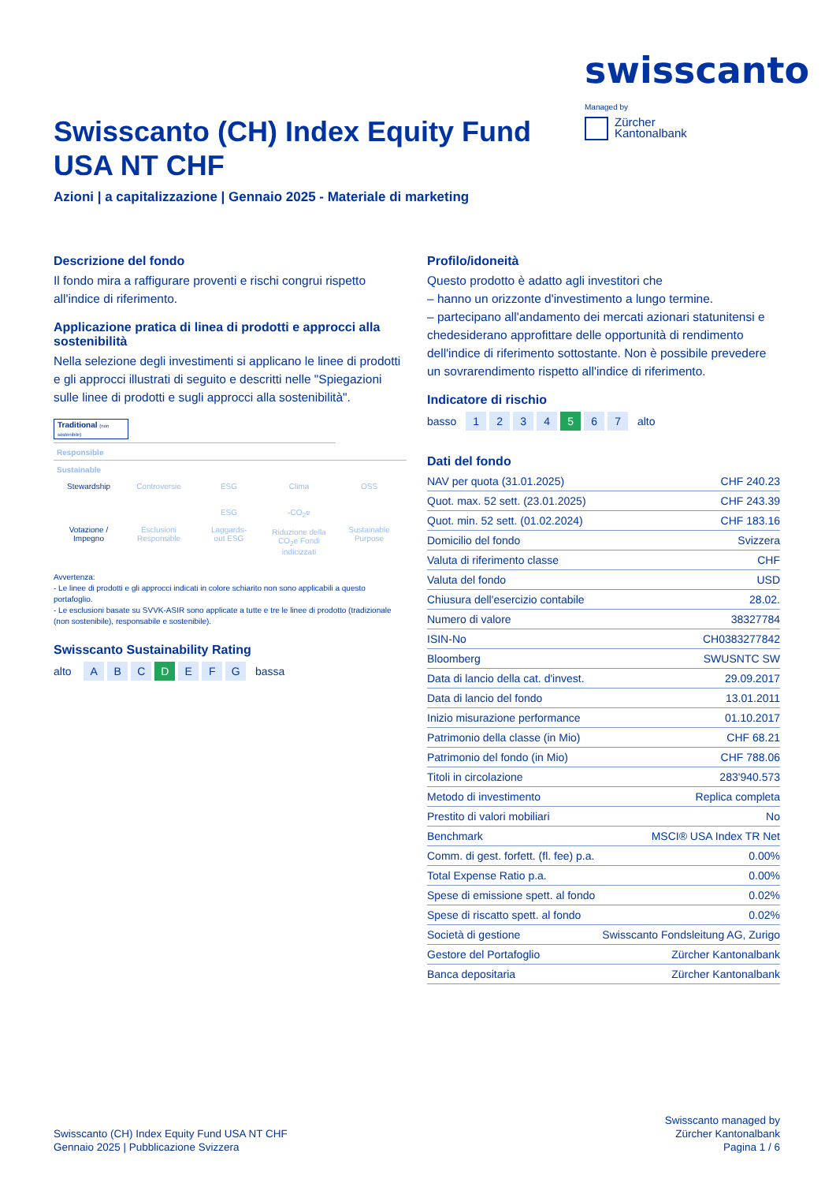swisscanto
Managed by
Zürcher
Kantonalbank
Swisscanto (CH) Index Equity Fund USA NT CHF
Azioni | a capitalizzazione | Gennaio 2025 - Materiale di marketing
Descrizione del fondo
Il fondo mira a raffigurare proventi e rischi congrui rispetto all'indice di riferimento.
Applicazione pratica di linea di prodotti e approcci alla sostenibilità
Nella selezione degli investimenti si applicano le linee di prodotti e gli approcci illustrati di seguito e descritti nelle "Spiegazioni sulle linee di prodotti e sugli approcci alla sostenibilità".
Traditional (non sostenibile)
Responsible
Sustainable
Stewardship
Votazione /
Impegno
Controversie
Esclusioni
Responsible
ESG
ESG
Laggards-
out ESG
Clima
-CO<sub>2</sub>e
Riduzione della
CO<sub>2</sub>e Fondi
indicizzati
OSS
Sustainable
Purpose
Avvertenza:
- Le linee di prodotti e gli approcci indicati in colore schiarito non sono applicabili a questo portafoglio.
- Le esclusioni basate su SVVK-ASIR sono applicate a tutte e tre le linee di prodotto (tradizionale (non sostenibile), responsabile e sostenibile).
Swisscanto Sustainability Rating
alto A B C D E F G bassa
Profilo/idoneità
Questo prodotto è adatto agli investitori che
– hanno un orizzonte d'investimento a lungo termine.
– partecipano all'andamento dei mercati azionari statunitensi e chedesiderano approfittare delle opportunità di rendimento dell'indice di riferimento sottostante. Non è possibile prevedere un sovrarendimento rispetto all'indice di riferimento.
Indicatore di rischio
basso 1 2 3 4 5 6 7 alto
Dati del fondo
| NAV per quota (31.01.2025) | CHF 240.23 |
| Quot. max. 52 sett. (23.01.2025) | CHF 243.39 |
| Quot. min. 52 sett. (01.02.2024) | CHF 183.16 |
| Domicilio del fondo | Svizzera |
| Valuta di riferimento classe | CHF |
| Valuta del fondo | USD |
| Chiusura dell'esercizio contabile | 28.02. |
| Numero di valore | 38327784 |
| ISIN-No | CH0383277842 |
| Bloomberg | SWUSNTC SW |
| Data di lancio della cat. d'invest. | 29.09.2017 |
| Data di lancio del fondo | 13.01.2011 |
| Inizio misurazione performance | 01.10.2017 |
| Patrimonio della classe (in Mio) | CHF 68.21 |
| Patrimonio del fondo (in Mio) | CHF 788.06 |
| Titoli in circolazione | 283'940.573 |
| Metodo di investimento | Replica completa |
| Prestito di valori mobiliari | No |
| Benchmark | MSCI® USA Index TR Net |
| Comm. di gest. forfett. (fl. fee) p.a. | 0.00% |
| Total Expense Ratio p.a. | 0.00% |
| Spese di emissione spett. al fondo | 0.02% |
| Spese di riscatto spett. al fondo | 0.02% |
| Società di gestione | Swisscanto Fondsleitung AG, Zurigo |
| Gestore del Portafoglio | Zürcher Kantonalbank |
| Banca depositaria | Zürcher Kantonalbank |
Swisscanto (CH) Index Equity Fund USA NT CHF
Gennaio 2025 | Pubblicazione Svizzera
Swisscanto managed by
Zürcher Kantonalbank
Pagina 1 / 6